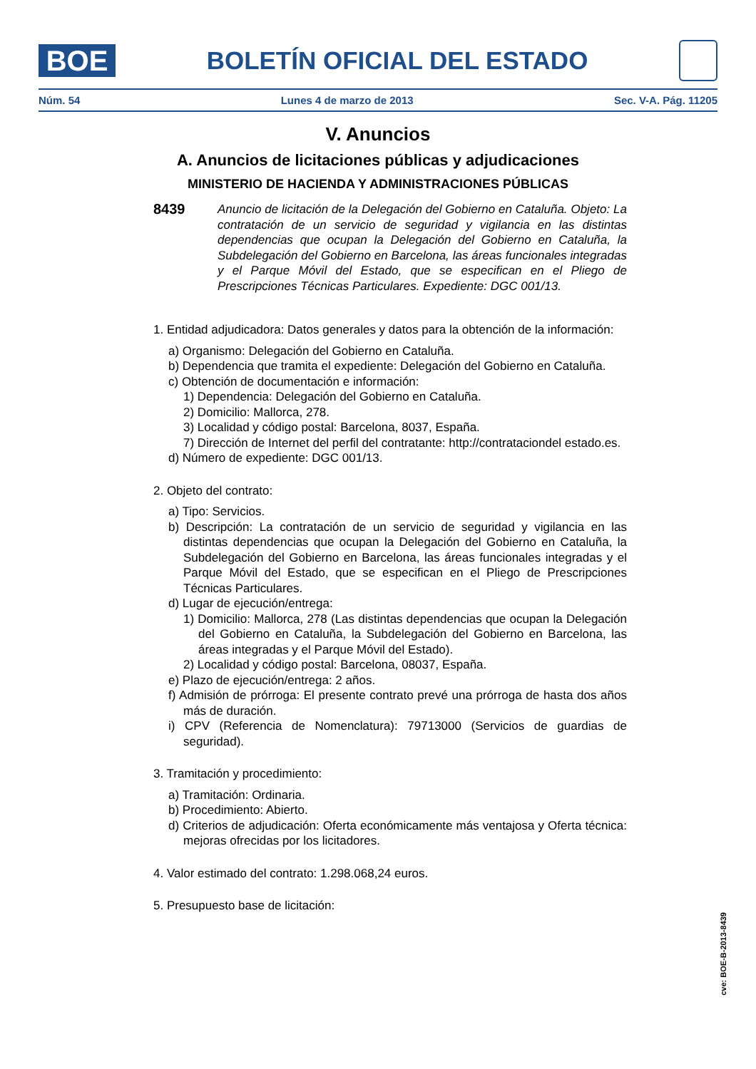BOE
BOLETÍN OFICIAL DEL ESTADO
Núm. 54 Lunes 4 de marzo de 2013 Sec. V-A. Pág. 11205
V. Anuncios
A. Anuncios de licitaciones públicas y adjudicaciones
MINISTERIO DE HACIENDA Y ADMINISTRACIONES PÚBLICAS
8439
Anuncio de licitación de la Delegación del Gobierno en Cataluña. Objeto: La contratación de un servicio de seguridad y vigilancia en las distintas dependencias que ocupan la Delegación del Gobierno en Cataluña, la Subdelegación del Gobierno en Barcelona, las áreas funcionales integradas y el Parque Móvil del Estado, que se especifican en el Pliego de Prescripciones Técnicas Particulares. Expediente: DGC 001/13.
1. Entidad adjudicadora: Datos generales y datos para la obtención de la información:
a) Organismo: Delegación del Gobierno en Cataluña.
b) Dependencia que tramita el expediente: Delegación del Gobierno en Cataluña.
c) Obtención de documentación e información:
1) Dependencia: Delegación del Gobierno en Cataluña.
2) Domicilio: Mallorca, 278.
3) Localidad y código postal: Barcelona, 8037, España.
7) Dirección de Internet del perfil del contratante: http://contrataciondel estado.es.
d) Número de expediente: DGC 001/13.
2. Objeto del contrato:
a) Tipo: Servicios.
b) Descripción: La contratación de un servicio de seguridad y vigilancia en las distintas dependencias que ocupan la Delegación del Gobierno en Cataluña, la Subdelegación del Gobierno en Barcelona, las áreas funcionales integradas y el Parque Móvil del Estado, que se especifican en el Pliego de Prescripciones Técnicas Particulares.
d) Lugar de ejecución/entrega:
1) Domicilio: Mallorca, 278 (Las distintas dependencias que ocupan la Delegación del Gobierno en Cataluña, la Subdelegación del Gobierno en Barcelona, las áreas integradas y el Parque Móvil del Estado).
2) Localidad y código postal: Barcelona, 08037, España.
e) Plazo de ejecución/entrega: 2 años.
f) Admisión de prórroga: El presente contrato prevé una prórroga de hasta dos años más de duración.
i) CPV (Referencia de Nomenclatura): 79713000 (Servicios de guardias de seguridad).
3. Tramitación y procedimiento:
a) Tramitación: Ordinaria.
b) Procedimiento: Abierto.
d) Criterios de adjudicación: Oferta económicamente más ventajosa y Oferta técnica: mejoras ofrecidas por los licitadores.
4. Valor estimado del contrato: 1.298.068,24 euros.
5. Presupuesto base de licitación:
cve: BOE-B-2013-8439